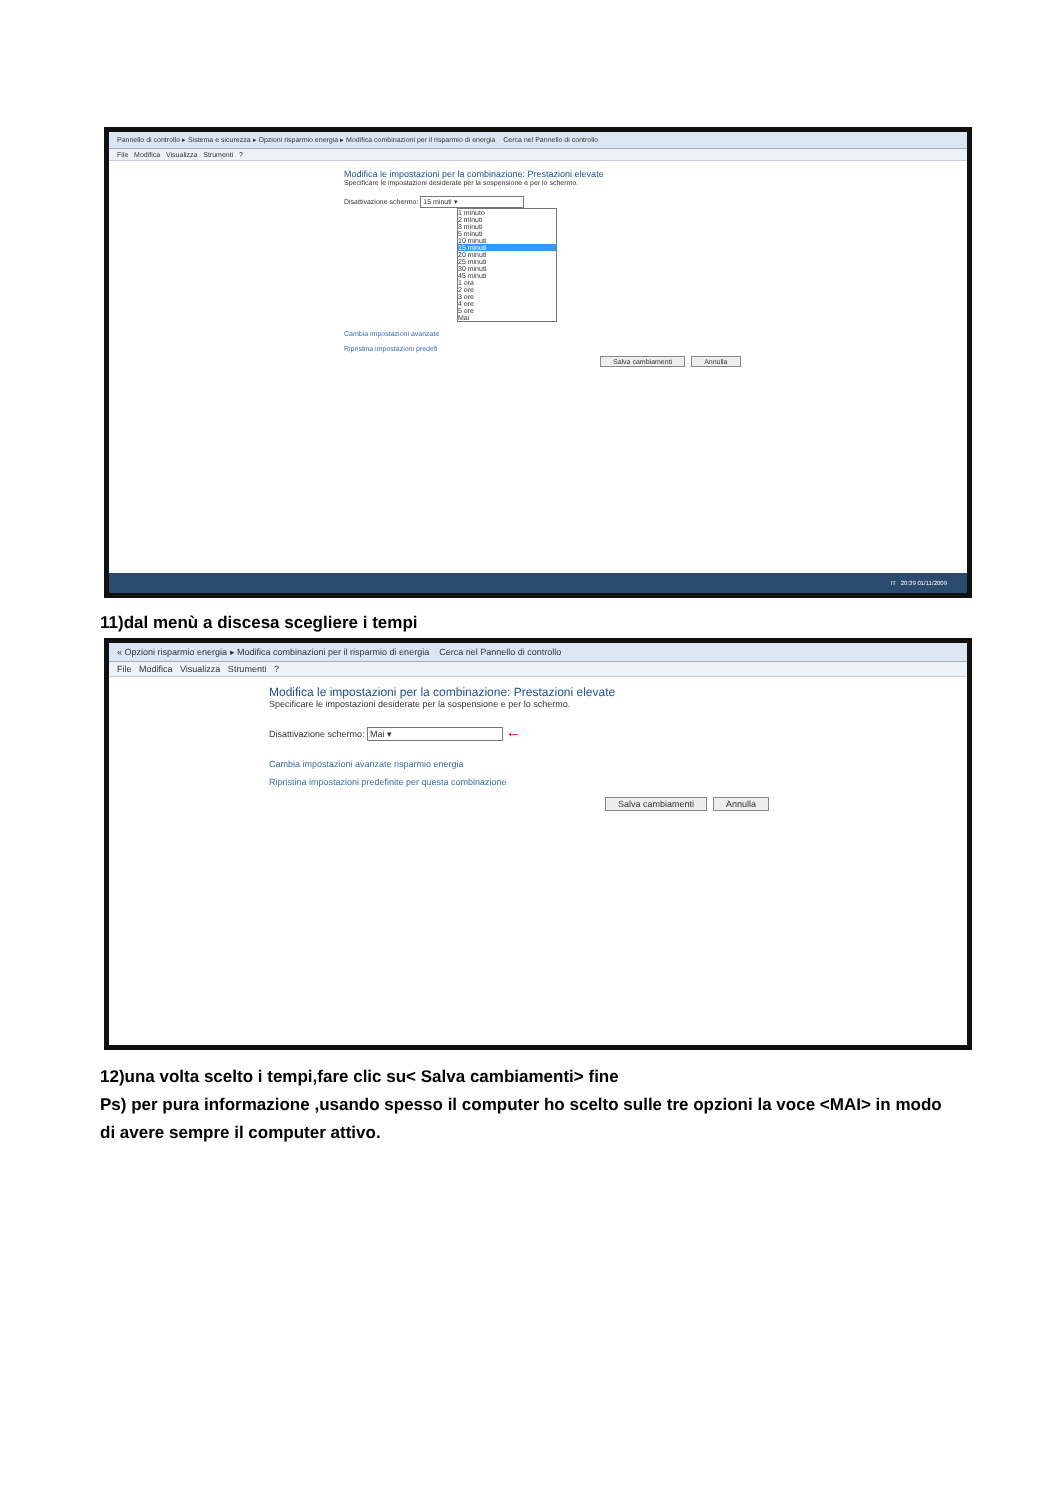Pannello di controllo ▸ Sistema e sicurezza ▸ Opzioni risparmio energia ▸ Modifica combinazioni per il risparmio di energia Cerca nel Pannello di controllo
File Modifica Visualizza Strumenti ?
Modifica le impostazioni per la combinazione: Prestazioni elevate
Specificare le impostazioni desiderate per la sospensione e per lo schermo.
Disattivazione schermo: 15 minuti ▾
1 minuto
2 minuti
3 minuti
5 minuti
10 minuti
15 minuti
20 minuti
25 minuti
30 minuti
45 minuti
1 ora
2 ore
3 ore
4 ore
5 ore
Mai
Cambia impostazioni avanzate
Ripristina impostazioni predefi
Salva cambiamenti Annulla
IT 20:39 01/11/2009
11)dal menù a discesa scegliere i tempi
« Opzioni risparmio energia ▸ Modifica combinazioni per il risparmio di energia Cerca nel Pannello di controllo
File Modifica Visualizza Strumenti ?
Modifica le impostazioni per la combinazione: Prestazioni elevate
Specificare le impostazioni desiderate per la sospensione e per lo schermo.
Disattivazione schermo: Mai ▾ ←
Cambia impostazioni avanzate risparmio energia
Ripristina impostazioni predefinite per questa combinazione
Salva cambiamenti Annulla
12)una volta scelto i tempi,fare clic su< Salva cambiamenti> fine
Ps) per pura informazione ,usando spesso il computer ho scelto sulle tre opzioni la voce <MAI> in modo di avere sempre il computer attivo.